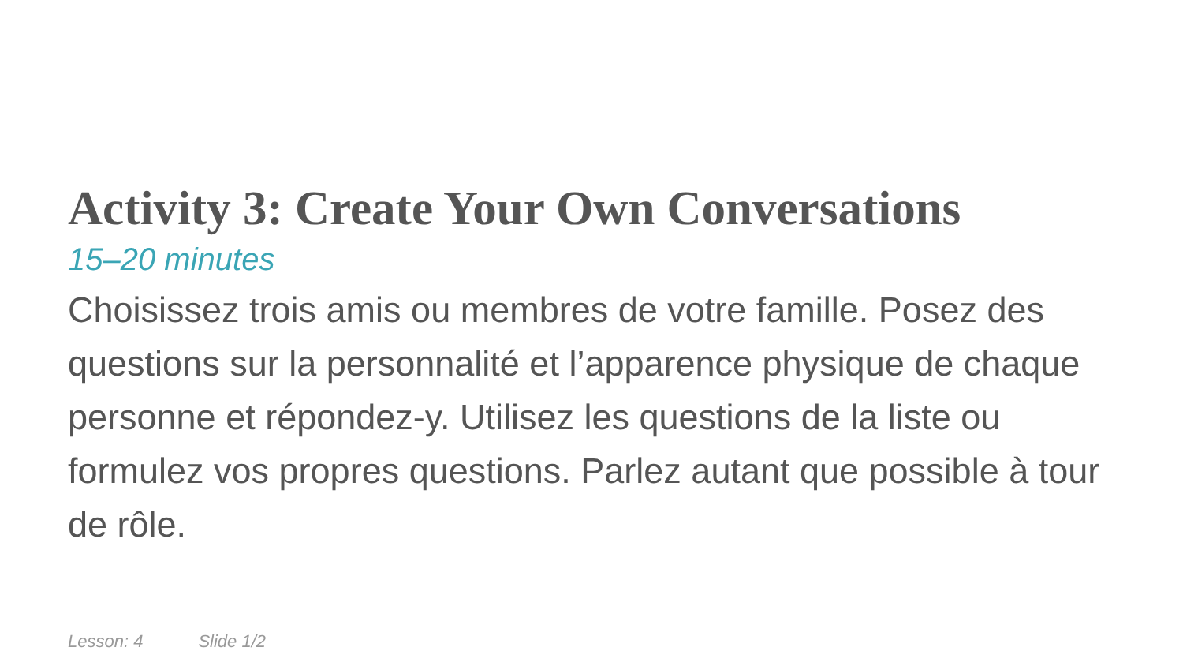Activity 3: Create Your Own Conversations
15–20 minutes
Choisissez trois amis ou membres de votre famille. Posez des questions sur la personnalité et l’apparence physique de chaque personne et répondez-y. Utilisez les questions de la liste ou formulez vos propres questions. Parlez autant que possible à tour de rôle.
Lesson: 4 Slide 1/2